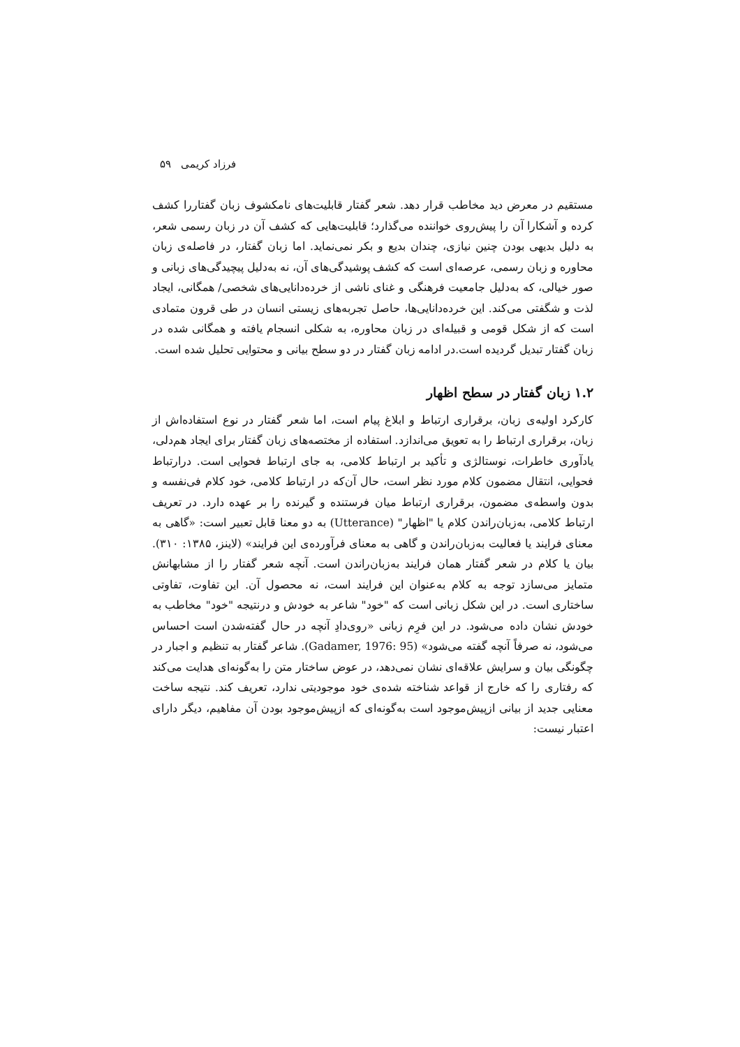فرزاد کریمی ۵۹
مستقیم در معرض دید مخاطب قرار دهد. شعر گفتار قابلیت‌های نامکشوف زبان گفتاررا کشف کرده و آشکارا آن را پیش‌روی خواننده می‌گذارد؛ قابلیت‌هایی که کشف آن در زبان رسمی شعر، به دلیل بدیهی بودن چنین نیازی، چندان بدیع و بکر نمی‌نماید. اما زبان گفتار، در فاصله‌ی زبان محاوره و زبان رسمی، عرصه‌ای است که کشف پوشیدگی‌های آن، نه به‌دلیل پیچیدگی‌های زبانی و صور خیالی، که به‌دلیل جامعیت فرهنگی و غنای ناشی از خرده‌دانایی‌های شخصی/ همگانی، ایجاد لذت و شگفتی می‌کند. این خرده‌دانایی‌ها، حاصل تجربه‌های زیستی انسان در طی قرون متمادی است که از شکل قومی و قبیله‌ای در زبان محاوره، به شکلی انسجام یافته و همگانی شده در زبان گفتار تبدیل گردیده است.در ادامه زبان گفتار در دو سطح بیانی و محتوایی تحلیل شده است.
۱.۲ زبان گفتار در سطح اظهار
کارکرد اولیه‌ی زبان، برقراری ارتباط و ابلاغ پیام است، اما شعر گفتار در نوع استفاده‌اش از زبان، برقراری ارتباط را به تعویق می‌اندازد. استفاده از مختصه‌های زبان گفتار برای ایجاد هم‌دلی، یادآوری خاطرات، نوستالژی و تأکید بر ارتباط کلامی، به جای ارتباط فحوایی است. درارتباط فحوایی، انتقال مضمون کلام مورد نظر است، حال آن‌که در ارتباط کلامی، خود کلام فی‌نفسه و بدون واسطه‌ی مضمون، برقراری ارتباط میان فرستنده و گیرنده را بر عهده دارد. در تعریف ارتباط کلامی، به‌زبان‌راندن کلام یا "اظهار" (Utterance) به دو معنا قابل تعبیر است: «گاهی به معنای فرایند یا فعالیت به‌زبان‌راندن و گاهی به معنای فرآورده‌ی این فرایند» (لاینز، ۱۳۸۵: ۳۱۰). بیان یا کلام در شعر گفتار همان فرایند به‌زبان‌راندن است. آنچه شعر گفتار را از مشابهانش متمایز می‌سازد توجه به کلام به‌عنوان این فرایند است، نه محصول آن. این تفاوت، تفاوتی ساختاری است. در این شکل زبانی است که "خود" شاعر به خودش و درنتیجه "خود" مخاطب به خودش نشان داده می‌شود. در این فرِم زبانی «روی‌دادِ آنچه در حال گفته‌شدن است احساس می‌شود، نه صرفاً آنچه گفته می‌شود» (Gadamer, 1976: 95). شاعر گفتار به تنظیم و اجبار در چگونگی بیان و سرایش علاقه‌ای نشان نمی‌دهد، در عوض ساختار متن را به‌گونه‌ای هدایت می‌کند که رفتاری را که خارج از قواعد شناخته شده‌ی خود موجودیتی ندارد، تعریف کند. نتیجه ساخت معنایی جدید از بیانی ازپیش‌موجود است به‌گونه‌ای که ازپیش‌موجود بودن آن مفاهیم، دیگر دارای اعتبار نیست: